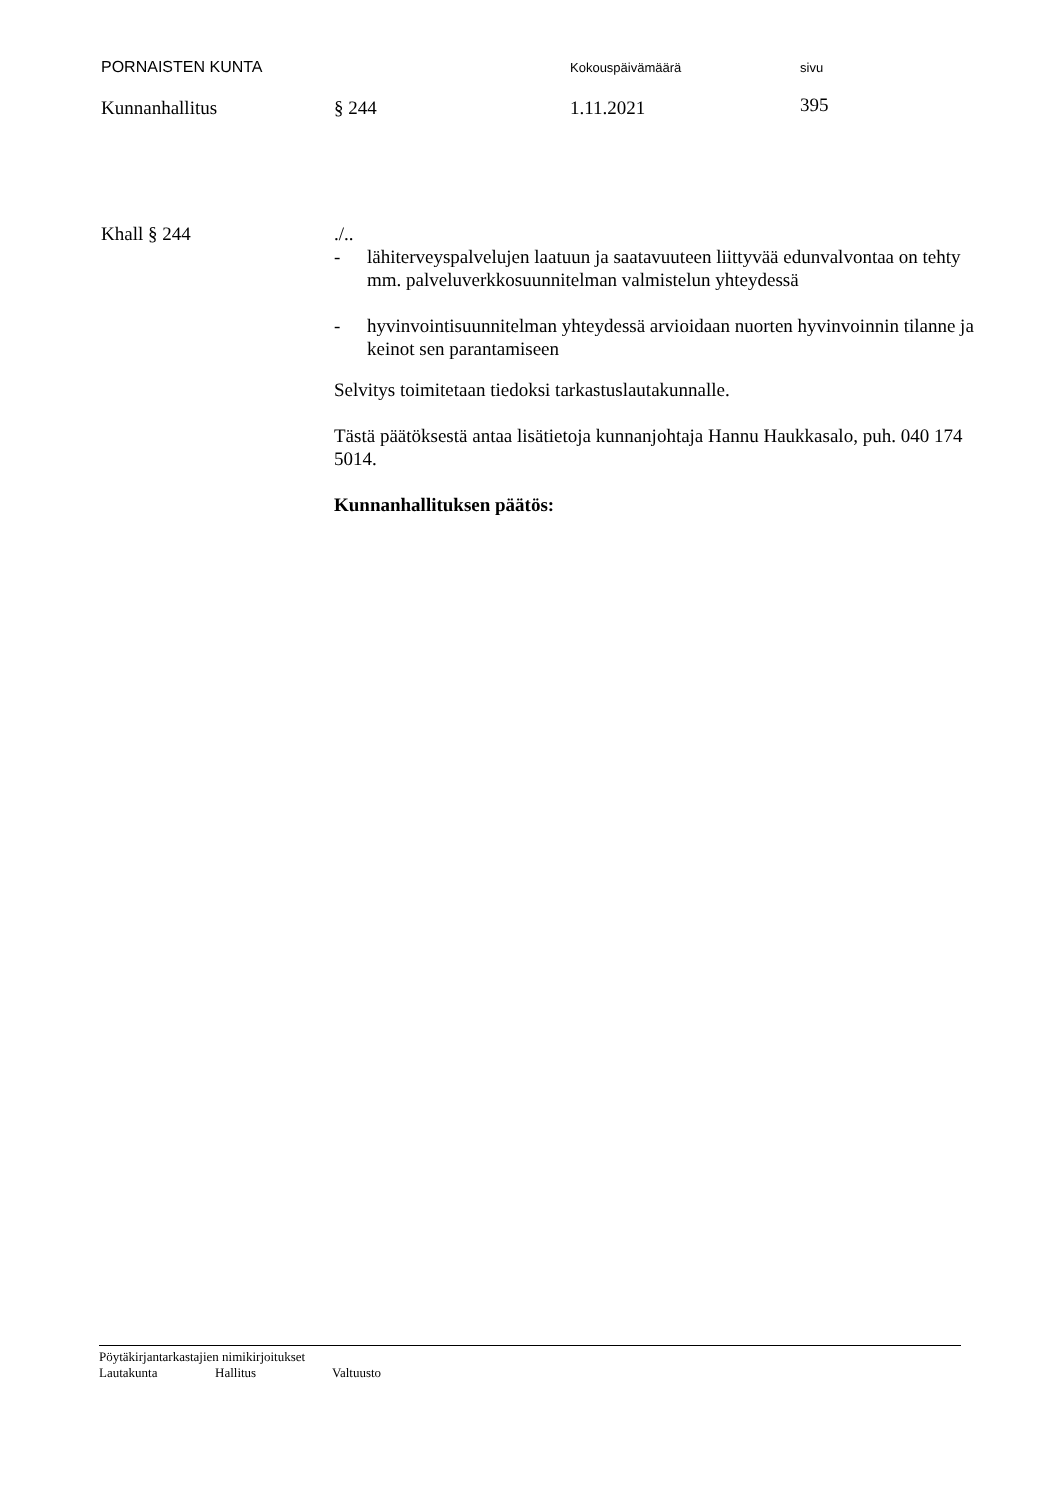PORNAISTEN KUNTA
Kokouspäivämäärä sivu
Kunnanhallitus § 244 1.11.2021
395
Khall § 244 ./..
- lähiterveyspalvelujen laatuun ja saatavuuteen liittyvää edunvalvontaa on tehty mm. palveluverkkosuunnitelman valmistelun yhteydessä
- hyvinvointisuunnitelman yhteydessä arvioidaan nuorten hyvinvoinnin tilanne ja keinot sen parantamiseen
Selvitys toimitetaan tiedoksi tarkastuslautakunnalle.
Tästä päätöksestä antaa lisätietoja kunnanjohtaja Hannu Haukkasalo, puh. 040 174 5014.
Kunnanhallituksen päätös:
Pöytäkirjantarkastajien nimikirjoitukset
Lautakunta Hallitus Valtuusto